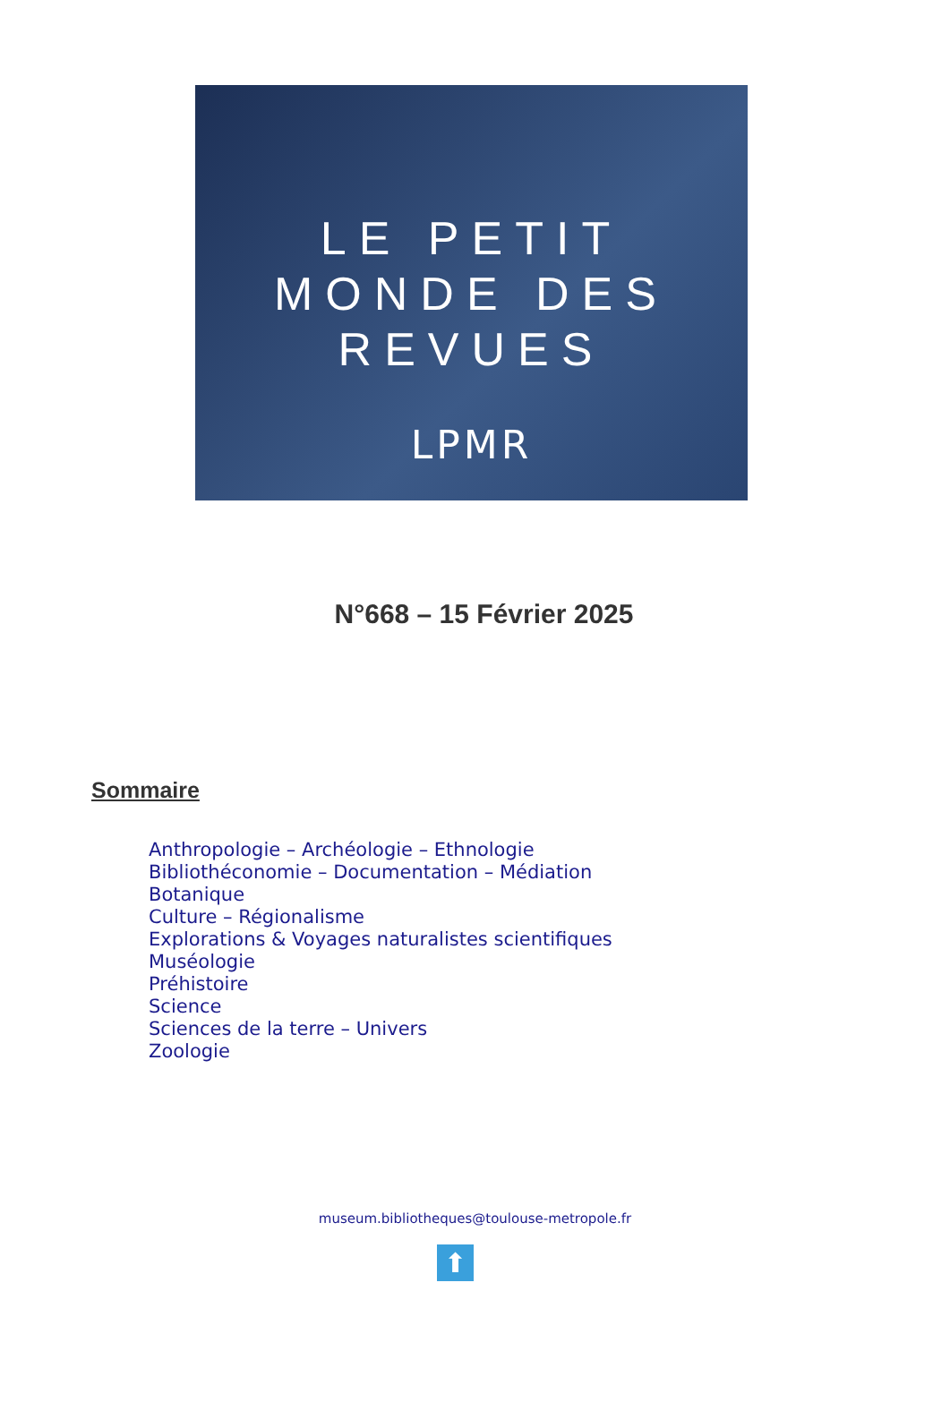LE PETIT
MONDE DES
REVUES
LPMR
N°668 – 15 Février 2025
Sommaire
Anthropologie – Archéologie – Ethnologie
Bibliothéconomie – Documentation – Médiation
Botanique
Culture – Régionalisme
Explorations & Voyages naturalistes scientifiques
Muséologie
Préhistoire
Science
Sciences de la terre – Univers
Zoologie
museum.bibliotheques@toulouse-metropole.fr
⬆